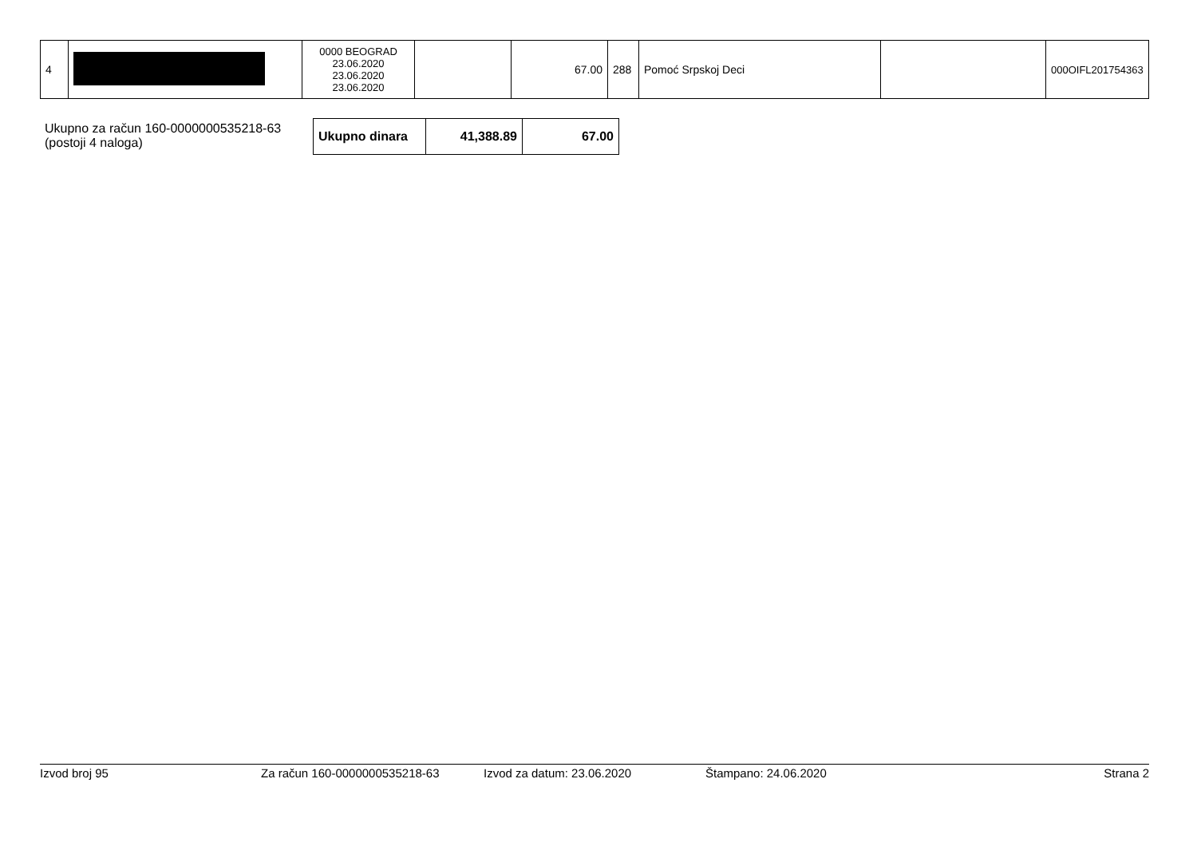| 4 | | 0000 BEOGRAD 23.06.2020 23.06.2020 23.06.2020 | | 67.00 | 288 | Pomoć Srpskoj Deci | | 000OIFL201754363 |
Ukupno za račun 160-0000000535218-63
(postoji 4 naloga)
| Ukupno dinara | 41,388.89 | 67.00 |
Izvod broj 95 Za račun 160-0000000535218-63 Izvod za datum: 23.06.2020 Štampano: 24.06.2020 Strana 2